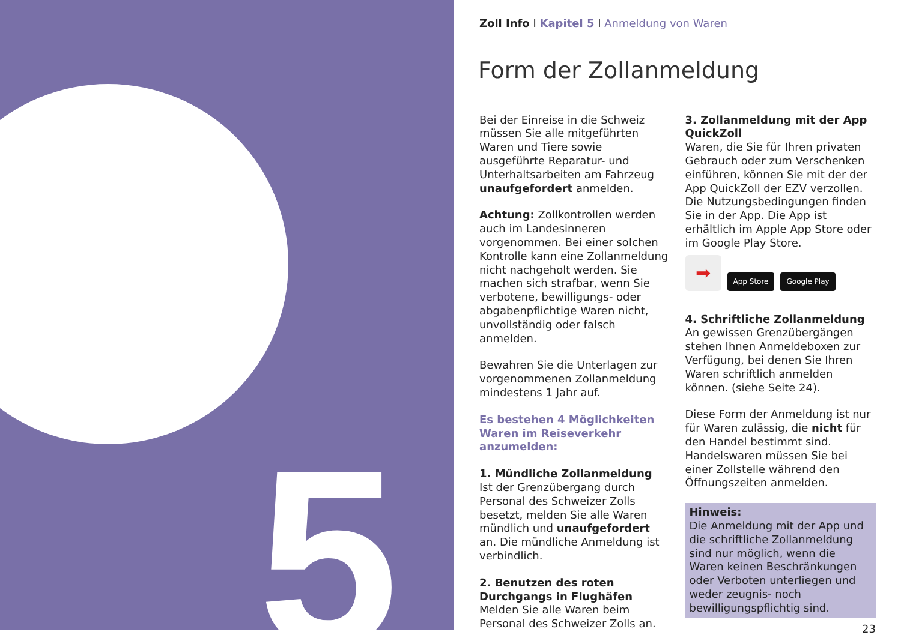5
Zoll Info I Kapitel 5 I Anmeldung von Waren
Form der Zollanmeldung
Bei der Einreise in die Schweiz müssen Sie alle mitgeführten Waren und Tiere sowie ausgeführte Reparatur- und Unterhaltsarbeiten am Fahrzeug unaufgefordert anmelden.
Achtung: Zollkontrollen werden auch im Landesinneren vorgenommen. Bei einer solchen Kontrolle kann eine Zollanmeldung nicht nachgeholt werden. Sie machen sich strafbar, wenn Sie verbotene, bewilligungs- oder abgabenpflichtige Waren nicht, unvollständig oder falsch anmelden.
Bewahren Sie die Unterlagen zur vorgenommenen Zollanmeldung mindestens 1 Jahr auf.
Es bestehen 4 Möglichkeiten Waren im Reiseverkehr anzumelden:
1. Mündliche Zollanmeldung
Ist der Grenzübergang durch Personal des Schweizer Zolls besetzt, melden Sie alle Waren mündlich und unaufgefordert an. Die mündliche Anmeldung ist verbindlich.
2. Benutzen des roten Durchgangs in Flughäfen
Melden Sie alle Waren beim Personal des Schweizer Zolls an.
3. Zollanmeldung mit der App QuickZoll
Waren, die Sie für Ihren privaten Gebrauch oder zum Verschenken einführen, können Sie mit der der App QuickZoll der EZV verzollen. Die Nutzungsbedingungen finden Sie in der App. Die App ist erhältlich im Apple App Store oder im Google Play Store.
➡
App Store Google Play
4. Schriftliche Zollanmeldung
An gewissen Grenzübergängen stehen Ihnen Anmeldeboxen zur Verfügung, bei denen Sie Ihren Waren schriftlich anmelden können. (siehe Seite 24).
Diese Form der Anmeldung ist nur für Waren zulässig, die nicht für den Handel bestimmt sind. Handelswaren müssen Sie bei einer Zollstelle während den Öffnungszeiten anmelden.
Hinweis:
Die Anmeldung mit der App und die schriftliche Zollanmeldung sind nur möglich, wenn die Waren keinen Beschränkungen oder Verboten unterliegen und weder zeugnis- noch bewilligungspflichtig sind.
23